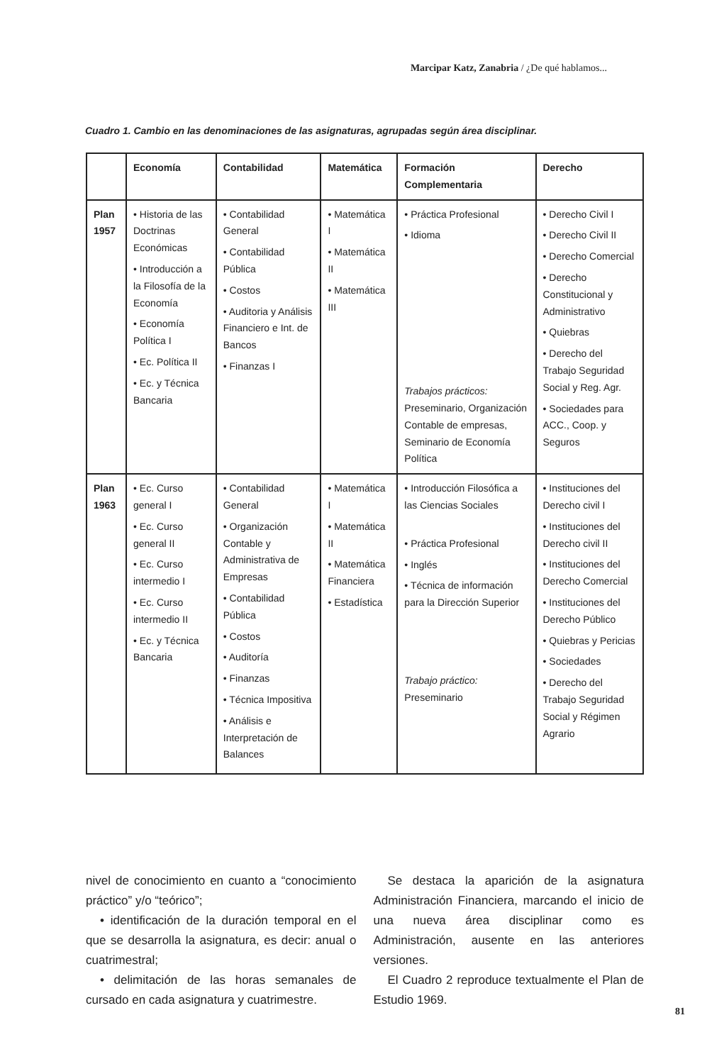Marcipar Katz, Zanabria / ¿De qué hablamos...
Cuadro 1. Cambio en las denominaciones de las asignaturas, agrupadas según área disciplinar.
| | Economía | Contabilidad | Matemática | Formación Complementaria | Derecho |
| --- | --- | --- | --- | --- | --- |
| Plan 1957 | • Historia de las Doctrinas Económicas • Introducción a la Filosofía de la Economía • Economía Política I • Ec. Política II • Ec. y Técnica Bancaria | • Contabilidad General • Contabilidad Pública • Costos • Auditoria y Análisis Financiero e Int. de Bancos • Finanzas I | • Matemática I • Matemática II • Matemática III | • Práctica Profesional • Idioma Trabajos prácticos: Preseminario, Organización Contable de empresas, Seminario de Economía Política | • Derecho Civil I • Derecho Civil II • Derecho Comercial • Derecho Constitucional y Administrativo • Quiebras • Derecho del Trabajo Seguridad Social y Reg. Agr. • Sociedades para ACC., Coop. y Seguros |
| Plan 1963 | • Ec. Curso general I • Ec. Curso general II • Ec. Curso intermedio I • Ec. Curso intermedio II • Ec. y Técnica Bancaria | • Contabilidad General • Organización Contable y Administrativa de Empresas • Contabilidad Pública • Costos • Auditoría • Finanzas • Técnica Impositiva • Análisis e Interpretación de Balances | • Matemática I • Matemática II • Matemática Financiera • Estadística | • Introducción Filosófica a las Ciencias Sociales • Práctica Profesional • Inglés • Técnica de información para la Dirección Superior Trabajo práctico: Preseminario | • Instituciones del Derecho civil I • Instituciones del Derecho civil II • Instituciones del Derecho Comercial • Instituciones del Derecho Público • Quiebras y Pericias • Sociedades • Derecho del Trabajo Seguridad Social y Régimen Agrario |
nivel de conocimiento en cuanto a “conocimiento práctico” y/o “teórico”;
• identificación de la duración temporal en el que se desarrolla la asignatura, es decir: anual o cuatrimestral;
• delimitación de las horas semanales de cursado en cada asignatura y cuatrimestre.
Se destaca la aparición de la asignatura Administración Financiera, marcando el inicio de una nueva área disciplinar como es Administración, ausente en las anteriores versiones.
El Cuadro 2 reproduce textualmente el Plan de Estudio 1969.
81